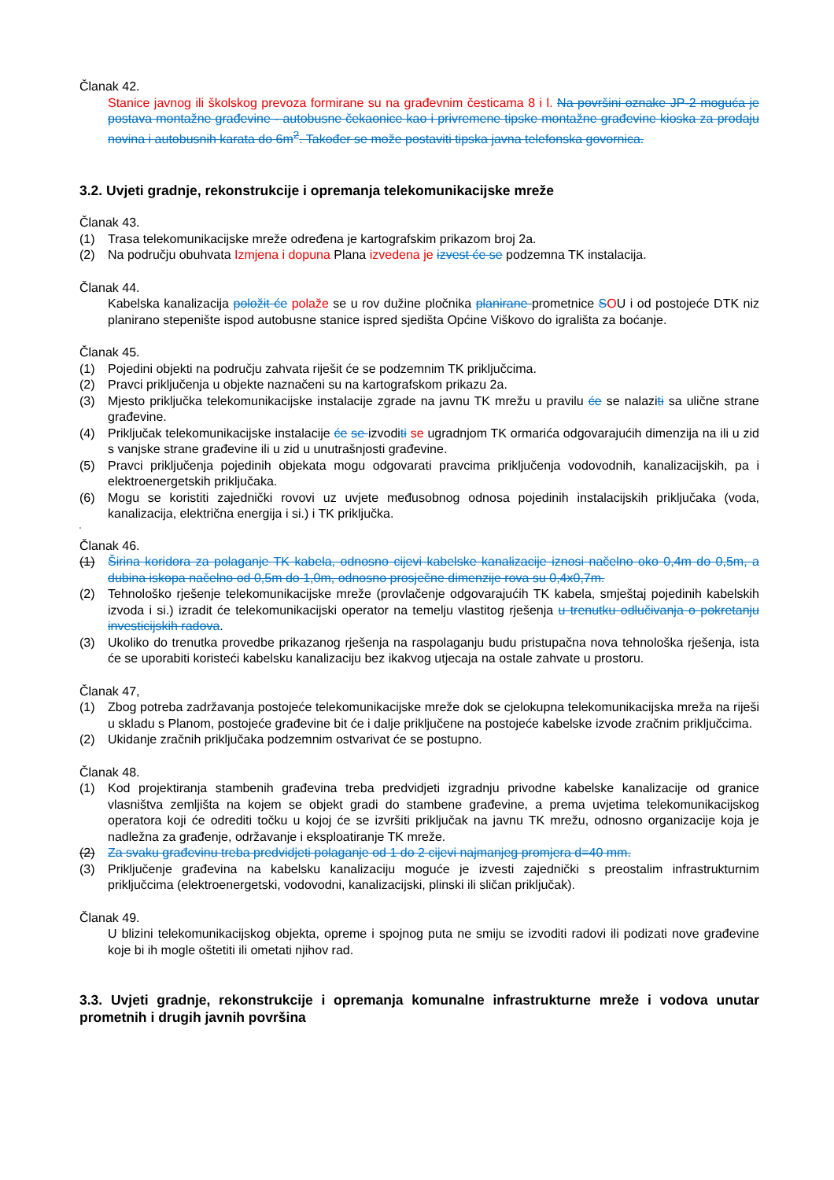Članak 42.
Stanice javnog ili školskog prevoza formirane su na građevnim česticama 8 i l. Na površini oznake JP-2 moguća je postava montažne građevine - autobusne čekaonice kao i privremene tipske montažne građevine kioska za prodaju novina i autobusnih karata do 6m<sup>2</sup>. Također se može postaviti tipska javna telefonska govornica.
3.2. Uvjeti gradnje, rekonstrukcije i opremanja telekomunikacijske mreže
Članak 43.
(1) Trasa telekomunikacijske mreže određena je kartografskim prikazom broj 2a.
(2) Na području obuhvata Izmjena i dopuna Plana izvedena je izvest će se podzemna TK instalacija.
Članak 44.
Kabelska kanalizacija položit će polaže se u rov dužine pločnika planirane prometnice SOU i od postojeće DTK niz planirano stepenište ispod autobusne stanice ispred sjedišta Općine Viškovo do igrališta za boćanje.
Članak 45.
(1) Pojedini objekti na području zahvata riješit će se podzemnim TK priključcima.
(2) Pravci priključenja u objekte naznačeni su na kartografskom prikazu 2a.
(3) Mjesto priključka telekomunikacijske instalacije zgrade na javnu TK mrežu u pravilu će se nalaziti sa ulične strane građevine.
(4) Priključak telekomunikacijske instalacije će se izvoditi se ugradnjom TK ormarića odgovarajućih dimenzija na ili u zid s vanjske strane građevine ili u zid u unutrašnjosti građevine.
(5) Pravci priključenja pojedinih objekata mogu odgovarati pravcima priključenja vodovodnih, kanalizacijskih, pa i elektroenergetskih priključaka.
(6) Mogu se koristiti zajednički rovovi uz uvjete međusobnog odnosa pojedinih instalacijskih priključaka (voda, kanalizacija, električna energija i si.) i TK priključka.
'
Članak 46.
(1) Širina koridora za polaganje TK kabela, odnosno cijevi kabelske kanalizacije iznosi načelno oko 0,4m do 0,5m, a dubina iskopa načelno od 0,5m do 1,0m, odnosno prosječne dimenzije rova su 0,4x0,7m.
(2) Tehnološko rješenje telekomunikacijske mreže (provlačenje odgovarajućih TK kabela, smještaj pojedinih kabelskih izvoda i si.) izradit će telekomunikacijski operator na temelju vlastitog rješenja u trenutku odlučivanja o pokretanju investicijskih radova.
(3) Ukoliko do trenutka provedbe prikazanog rješenja na raspolaganju budu pristupačna nova tehnološka rješenja, ista će se uporabiti koristeći kabelsku kanalizaciju bez ikakvog utjecaja na ostale zahvate u prostoru.
Članak 47,
(1) Zbog potreba zadržavanja postojeće telekomunikacijske mreže dok se cjelokupna telekomunikacijska mreža na riješi u skladu s Planom, postojeće građevine bit će i dalje priključene na postojeće kabelske izvode zračnim priključcima.
(2) Ukidanje zračnih priključaka podzemnim ostvarivat će se postupno.
Članak 48.
(1) Kod projektiranja stambenih građevina treba predvidjeti izgradnju privodne kabelske kanalizacije od granice vlasništva zemljišta na kojem se objekt gradi do stambene građevine, a prema uvjetima telekomunikacijskog operatora koji će odrediti točku u kojoj će se izvršiti priključak na javnu TK mrežu, odnosno organizacije koja je nadležna za građenje, održavanje i eksploatiranje TK mreže.
(2) Za svaku građevinu treba predvidjeti polaganje od 1 do 2 cijevi najmanjeg promjera d=40 mm.
(3) Priključenje građevina na kabelsku kanalizaciju moguće je izvesti zajednički s preostalim infrastrukturnim priključcima (elektroenergetski, vodovodni, kanalizacijski, plinski ili sličan priključak).
Članak 49.
U blizini telekomunikacijskog objekta, opreme i spojnog puta ne smiju se izvoditi radovi ili podizati nove građevine koje bi ih mogle oštetiti ili ometati njihov rad.
3.3. Uvjeti gradnje, rekonstrukcije i opremanja komunalne infrastrukturne mreže i vodova unutar prometnih i drugih javnih površina